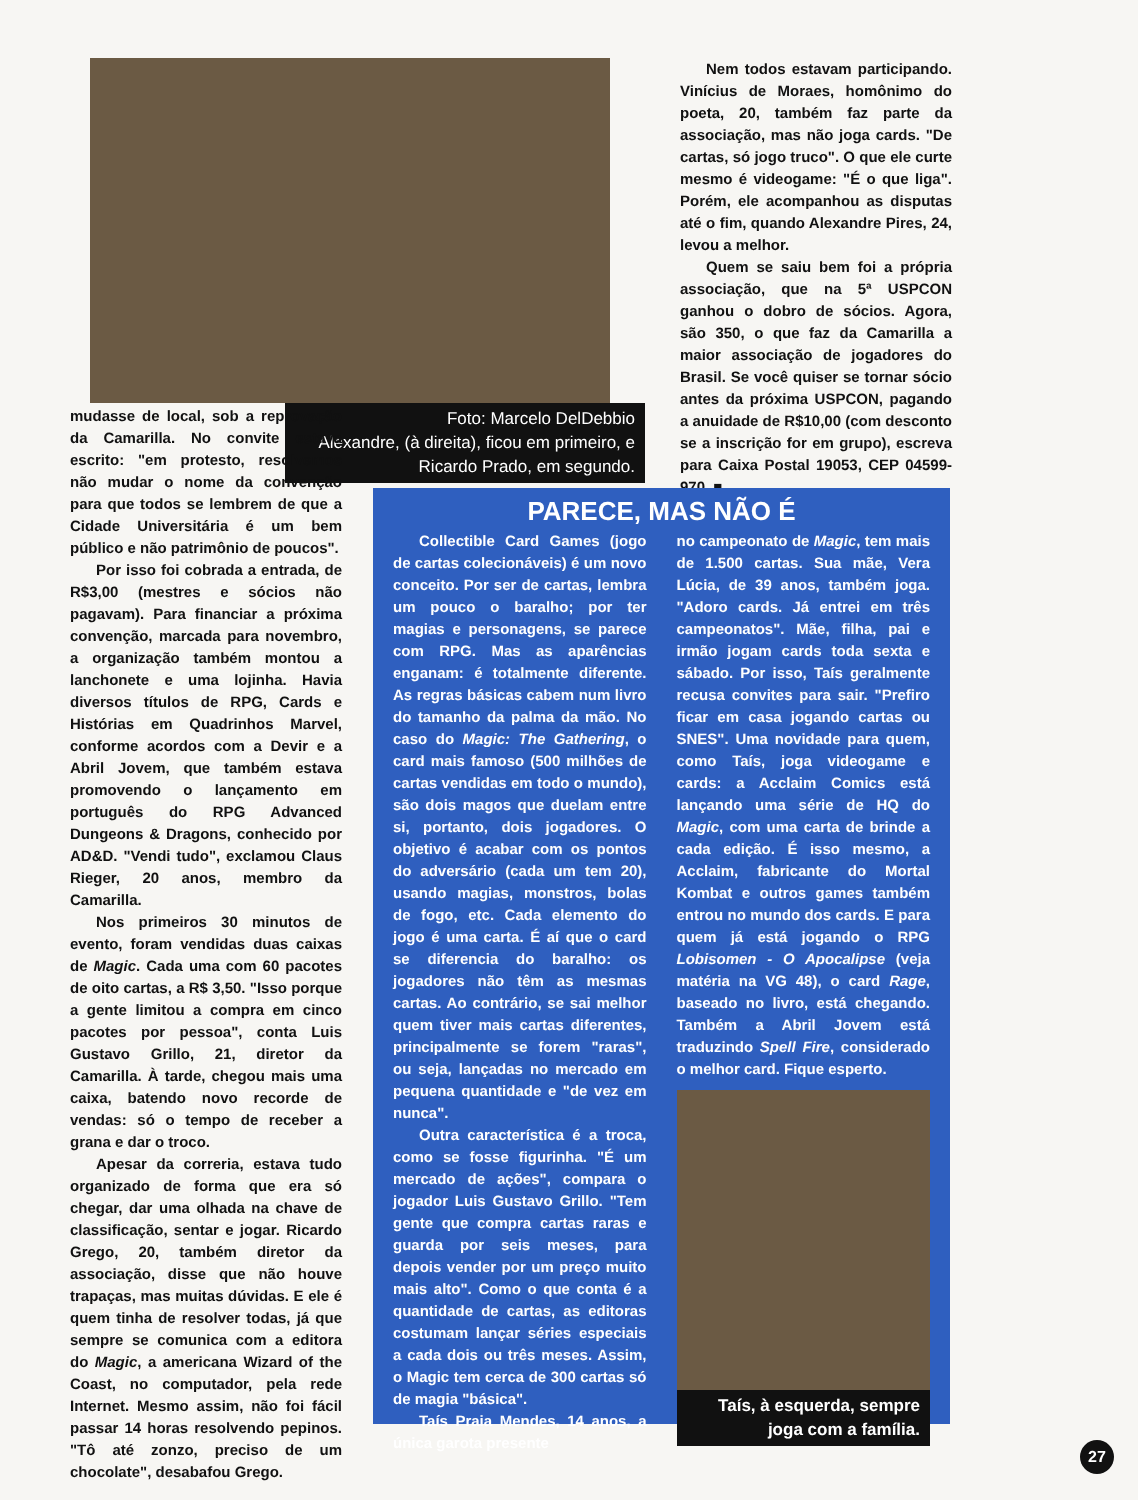Foto: Marcelo DelDebbio
Alexandre, (à direita), ficou em primeiro, e Ricardo Prado, em segundo.
Nem todos estavam participando. Vinícius de Moraes, homônimo do poeta, 20, também faz parte da associação, mas não joga cards. "De cartas, só jogo truco". O que ele curte mesmo é videogame: "É o que liga". Porém, ele acompanhou as disputas até o fim, quando Alexandre Pires, 24, levou a melhor.
Quem se saiu bem foi a própria associação, que na 5ª USPCON ganhou o dobro de sócios. Agora, são 350, o que faz da Camarilla a maior associação de jogadores do Brasil. Se você quiser se tornar sócio antes da próxima USPCON, pagando a anuidade de R$10,00 (com desconto se a inscrição for em grupo), escreva para Caixa Postal 19053, CEP 04599-970. ■
mudasse de local, sob a reprovação da Camarilla. No convite estava escrito: "em protesto, resolvemos não mudar o nome da convenção para que todos se lembrem de que a Cidade Universitária é um bem público e não patrimônio de poucos".
Por isso foi cobrada a entrada, de R$3,00 (mestres e sócios não pagavam). Para financiar a próxima convenção, marcada para novembro, a organização também montou a lanchonete e uma lojinha. Havia diversos títulos de RPG, Cards e Histórias em Quadrinhos Marvel, conforme acordos com a Devir e a Abril Jovem, que também estava promovendo o lançamento em português do RPG Advanced Dungeons & Dragons, conhecido por AD&D. "Vendi tudo", exclamou Claus Rieger, 20 anos, membro da Camarilla.
Nos primeiros 30 minutos de evento, foram vendidas duas caixas de Magic. Cada uma com 60 pacotes de oito cartas, a R$ 3,50. "Isso porque a gente limitou a compra em cinco pacotes por pessoa", conta Luis Gustavo Grillo, 21, diretor da Camarilla. À tarde, chegou mais uma caixa, batendo novo recorde de vendas: só o tempo de receber a grana e dar o troco.
Apesar da correria, estava tudo organizado de forma que era só chegar, dar uma olhada na chave de classificação, sentar e jogar. Ricardo Grego, 20, também diretor da associação, disse que não houve trapaças, mas muitas dúvidas. E ele é quem tinha de resolver todas, já que sempre se comunica com a editora do Magic, a americana Wizard of the Coast, no computador, pela rede Internet. Mesmo assim, não foi fácil passar 14 horas resolvendo pepinos. "Tô até zonzo, preciso de um chocolate", desabafou Grego.
PARECE, MAS NÃO É
Collectible Card Games (jogo de cartas colecionáveis) é um novo conceito. Por ser de cartas, lembra um pouco o baralho; por ter magias e personagens, se parece com RPG. Mas as aparências enganam: é totalmente diferente. As regras básicas cabem num livro do tamanho da palma da mão. No caso do Magic: The Gathering, o card mais famoso (500 milhões de cartas vendidas em todo o mundo), são dois magos que duelam entre si, portanto, dois jogadores. O objetivo é acabar com os pontos do adversário (cada um tem 20), usando magias, monstros, bolas de fogo, etc. Cada elemento do jogo é uma carta. É aí que o card se diferencia do baralho: os jogadores não têm as mesmas cartas. Ao contrário, se sai melhor quem tiver mais cartas diferentes, principalmente se forem "raras", ou seja, lançadas no mercado em pequena quantidade e "de vez em nunca".
Outra característica é a troca, como se fosse figurinha. "É um mercado de ações", compara o jogador Luis Gustavo Grillo. "Tem gente que compra cartas raras e guarda por seis meses, para depois vender por um preço muito mais alto". Como o que conta é a quantidade de cartas, as editoras costumam lançar séries especiais a cada dois ou três meses. Assim, o Magic tem cerca de 300 cartas só de magia "básica".
Taís Praia Mendes, 14 anos, a única garota presente
no campeonato de Magic, tem mais de 1.500 cartas. Sua mãe, Vera Lúcia, de 39 anos, também joga. "Adoro cards. Já entrei em três campeonatos". Mãe, filha, pai e irmão jogam cards toda sexta e sábado. Por isso, Taís geralmente recusa convites para sair. "Prefiro ficar em casa jogando cartas ou SNES". Uma novidade para quem, como Taís, joga videogame e cards: a Acclaim Comics está lançando uma série de HQ do Magic, com uma carta de brinde a cada edição. É isso mesmo, a Acclaim, fabricante do Mortal Kombat e outros games também entrou no mundo dos cards. E para quem já está jogando o RPG Lobisomen - O Apocalipse (veja matéria na VG 48), o card Rage, baseado no livro, está chegando. Também a Abril Jovem está traduzindo Spell Fire, considerado o melhor card. Fique esperto.
Taís, à esquerda, sempre joga com a família.
27